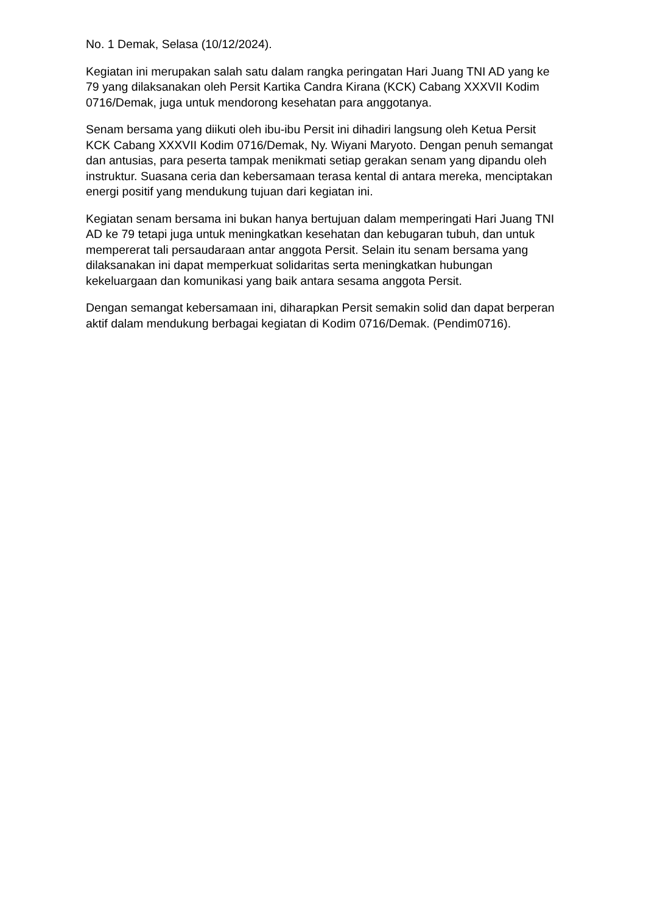No. 1 Demak, Selasa (10/12/2024).
Kegiatan ini merupakan salah satu dalam rangka peringatan Hari Juang TNI AD yang ke 79 yang dilaksanakan oleh Persit Kartika Candra Kirana (KCK) Cabang XXXVII Kodim 0716/Demak, juga untuk mendorong kesehatan para anggotanya.
Senam bersama yang diikuti oleh ibu-ibu Persit ini dihadiri langsung oleh Ketua Persit KCK Cabang XXXVII Kodim 0716/Demak, Ny. Wiyani Maryoto. Dengan penuh semangat dan antusias, para peserta tampak menikmati setiap gerakan senam yang dipandu oleh instruktur. Suasana ceria dan kebersamaan terasa kental di antara mereka, menciptakan energi positif yang mendukung tujuan dari kegiatan ini.
Kegiatan senam bersama ini bukan hanya bertujuan dalam memperingati Hari Juang TNI AD ke 79 tetapi juga untuk meningkatkan kesehatan dan kebugaran tubuh, dan untuk mempererat tali persaudaraan antar anggota Persit. Selain itu senam bersama yang dilaksanakan ini dapat memperkuat solidaritas serta meningkatkan hubungan kekeluargaan dan komunikasi yang baik antara sesama anggota Persit.
Dengan semangat kebersamaan ini, diharapkan Persit semakin solid dan dapat berperan aktif dalam mendukung berbagai kegiatan di Kodim 0716/Demak. (Pendim0716).